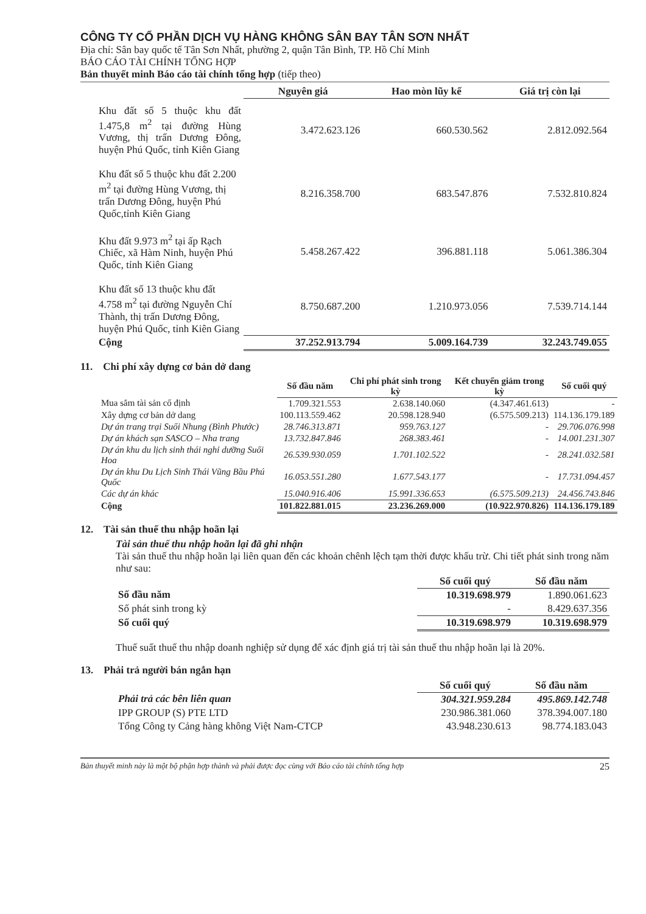CÔNG TY CỔ PHẦN DỊCH VỤ HÀNG KHÔNG SÂN BAY TÂN SƠN NHẤT
Địa chỉ: Sân bay quốc tế Tân Sơn Nhất, phường 2, quận Tân Bình, TP. Hồ Chí Minh
BÁO CÁO TÀI CHÍNH TỔNG HỢP
Bản thuyết minh Báo cáo tài chính tổng hợp (tiếp theo)
| | Nguyên giá | Hao mòn lũy kế | Giá trị còn lại |
| --- | --- | --- | --- |
| Khu đất số 5 thuộc khu đất 1.475,8 m<sup>2</sup> tại đường Hùng Vương, thị trấn Dương Đông, huyện Phú Quốc, tỉnh Kiên Giang | 3.472.623.126 | 660.530.562 | 2.812.092.564 |
| Khu đất số 5 thuộc khu đất 2.200 m<sup>2</sup> tại đường Hùng Vương, thị trấn Dương Đông, huyện Phú Quốc,tỉnh Kiên Giang | 8.216.358.700 | 683.547.876 | 7.532.810.824 |
| Khu đất 9.973 m<sup>2</sup> tại ấp Rạch Chiếc, xã Hàm Ninh, huyện Phú Quốc, tỉnh Kiên Giang | 5.458.267.422 | 396.881.118 | 5.061.386.304 |
| Khu đất số 13 thuộc khu đất 4.758 m<sup>2</sup> tại đường Nguyễn Chí Thành, thị trấn Dương Đông, huyện Phú Quốc, tỉnh Kiên Giang | 8.750.687.200 | 1.210.973.056 | 7.539.714.144 |
| Cộng | 37.252.913.794 | 5.009.164.739 | 32.243.749.055 |
11. Chi phí xây dựng cơ bản dở dang
| | Số đầu năm | Chi phí phát sinh trong kỳ | Kết chuyển giảm trong kỳ | Số cuối quý |
| --- | --- | --- | --- | --- |
| Mua sắm tài sản cố định | 1.709.321.553 | 2.638.140.060 | (4.347.461.613) | - |
| Xây dựng cơ bản dở dang | 100.113.559.462 | 20.598.128.940 | (6.575.509.213) | 114.136.179.189 |
| Dự án trang trại Suối Nhung (Bình Phước) | 28.746.313.871 | 959.763.127 | - | 29.706.076.998 |
| Dự án khách sạn SASCO – Nha trang | 13.732.847.846 | 268.383.461 | - | 14.001.231.307 |
| Dự án khu du lịch sinh thái nghỉ dưỡng Suối Hoa | 26.539.930.059 | 1.701.102.522 | - | 28.241.032.581 |
| Dự án khu Du Lịch Sinh Thái Vũng Bầu Phú Quốc | 16.053.551.280 | 1.677.543.177 | - | 17.731.094.457 |
| Các dự án khác | 15.040.916.406 | 15.991.336.653 | (6.575.509.213) | 24.456.743.846 |
| Cộng | 101.822.881.015 | 23.236.269.000 | (10.922.970.826) | 114.136.179.189 |
12. Tài sản thuế thu nhập hoãn lại
Tài sản thuế thu nhập hoãn lại đã ghi nhận
Tài sản thuế thu nhập hoãn lại liên quan đến các khoản chênh lệch tạm thời được khấu trừ. Chi tiết phát sinh trong năm như sau:
| | Số cuối quý | Số đầu năm |
| --- | --- | --- |
| Số đầu năm | 10.319.698.979 | 1.890.061.623 |
| Số phát sinh trong kỳ | - | 8.429.637.356 |
| Số cuối quý | 10.319.698.979 | 10.319.698.979 |
Thuế suất thuế thu nhập doanh nghiệp sử dụng để xác định giá trị tài sản thuế thu nhập hoãn lại là 20%.
13. Phải trả người bán ngắn hạn
| | Số cuối quý | Số đầu năm |
| --- | --- | --- |
| Phải trả các bên liên quan | 304.321.959.284 | 495.869.142.748 |
| IPP GROUP (S) PTE LTD | 230.986.381.060 | 378.394.007.180 |
| Tổng Công ty Cảng hàng không Việt Nam-CTCP | 43.948.230.613 | 98.774.183.043 |
Bản thuyết minh này là một bộ phận hợp thành và phải được đọc cùng với Báo cáo tài chính tổng hợp 25